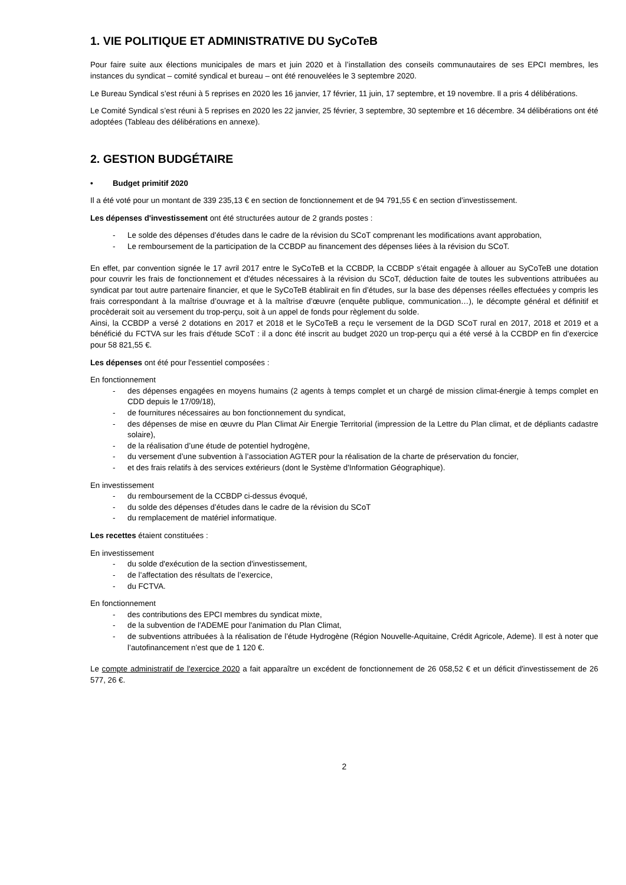1. VIE POLITIQUE ET ADMINISTRATIVE DU SyCoTeB
Pour faire suite aux élections municipales de mars et juin 2020 et à l’installation des conseils communautaires de ses EPCI membres, les instances du syndicat – comité syndical et bureau – ont été renouvelées le 3 septembre 2020.
Le Bureau Syndical s’est réuni à 5 reprises en 2020 les 16 janvier, 17 février, 11 juin, 17 septembre, et 19 novembre. Il a pris 4 délibérations.
Le Comité Syndical s’est réuni à 5 reprises en 2020 les 22 janvier, 25 février, 3 septembre, 30 septembre et 16 décembre. 34 délibérations ont été adoptées (Tableau des délibérations en annexe).
2. GESTION BUDGÉTAIRE
Budget primitif 2020
Il a été voté pour un montant de 339 235,13 € en section de fonctionnement et de 94 791,55 € en section d’investissement.
Les dépenses d'investissement ont été structurées autour de 2 grands postes :
- Le solde des dépenses d’études dans le cadre de la révision du SCoT comprenant les modifications avant approbation,
- Le remboursement de la participation de la CCBDP au financement des dépenses liées à la révision du SCoT.
En effet, par convention signée le 17 avril 2017 entre le SyCoTeB et la CCBDP, la CCBDP s’était engagée à allouer au SyCoTeB une dotation pour couvrir les frais de fonctionnement et d'études nécessaires à la révision du SCoT, déduction faite de toutes les subventions attribuées au syndicat par tout autre partenaire financier, et que le SyCoTeB établirait en fin d’études, sur la base des dépenses réelles effectuées y compris les frais correspondant à la maîtrise d’ouvrage et à la maîtrise d’œuvre (enquête publique, communication…), le décompte général et définitif et procèderait soit au versement du trop-perçu, soit à un appel de fonds pour règlement du solde.
Ainsi, la CCBDP a versé 2 dotations en 2017 et 2018 et le SyCoTeB a reçu le versement de la DGD SCoT rural en 2017, 2018 et 2019 et a bénéficié du FCTVA sur les frais d'étude SCoT : il a donc été inscrit au budget 2020 un trop-perçu qui a été versé à la CCBDP en fin d’exercice pour 58 821,55 €.
Les dépenses ont été pour l'essentiel composées :
En fonctionnement
- des dépenses engagées en moyens humains (2 agents à temps complet et un chargé de mission climat-énergie à temps complet en CDD depuis le 17/09/18),
- de fournitures nécessaires au bon fonctionnement du syndicat,
- des dépenses de mise en œuvre du Plan Climat Air Energie Territorial (impression de la Lettre du Plan climat, et de dépliants cadastre solaire),
- de la réalisation d’une étude de potentiel hydrogène,
- du versement d’une subvention à l’association AGTER pour la réalisation de la charte de préservation du foncier,
- et des frais relatifs à des services extérieurs (dont le Système d'Information Géographique).
En investissement
- du remboursement de la CCBDP ci-dessus évoqué,
- du solde des dépenses d’études dans le cadre de la révision du SCoT
- du remplacement de matériel informatique.
Les recettes étaient constituées :
En investissement
- du solde d'exécution de la section d'investissement,
- de l’affectation des résultats de l’exercice,
- du FCTVA.
En fonctionnement
- des contributions des EPCI membres du syndicat mixte,
- de la subvention de l'ADEME pour l'animation du Plan Climat,
- de subventions attribuées à la réalisation de l’étude Hydrogène (Région Nouvelle-Aquitaine, Crédit Agricole, Ademe). Il est à noter que l’autofinancement n’est que de 1 120 €.
Le compte administratif de l'exercice 2020 a fait apparaître un excédent de fonctionnement de 26 058,52 € et un déficit d'investissement de 26 577, 26 €.
2